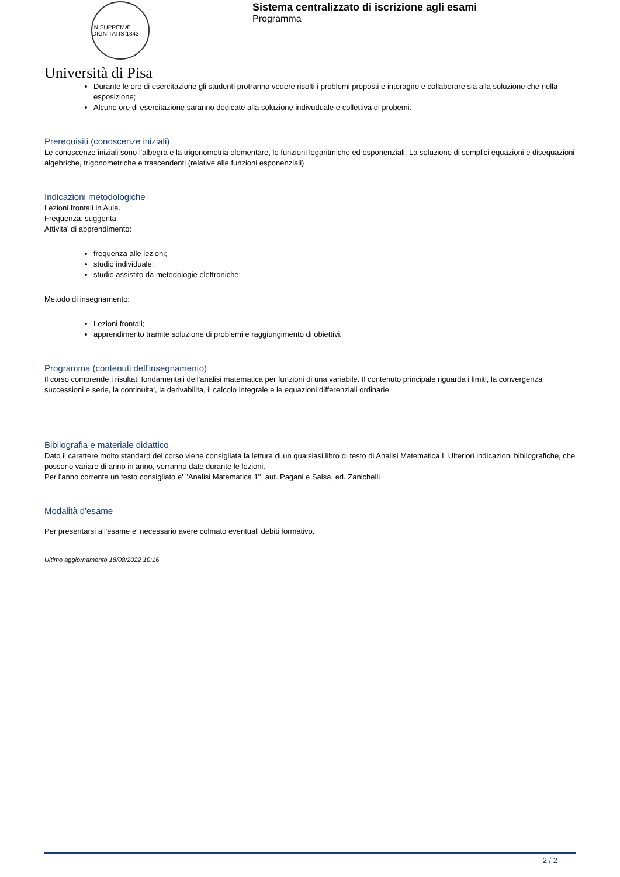IN SUPREMÆ DIGNITATIS 1343
Università di Pisa
Sistema centralizzato di iscrizione agli esami
Programma
Durante le ore di esercitazione gli studenti protranno vedere risolti i problemi proposti e interagire e collaborare sia alla soluzione che nella esposizione;
Alcune ore di esercitazione saranno dedicate alla soluzione indivuduale e collettiva di probemi.
Prerequisiti (conoscenze iniziali)
Le conoscenze iniziali sono l'albegra e la trigonometria elementare, le funzioni logaritmiche ed esponenziali; La soluzione di semplici equazioni e disequazioni algebriche, trigonometriche e trascendenti (relative alle funzioni esponenziali)
Indicazioni metodologiche
Lezioni frontali in Aula.
Frequenza: suggerita.
Attivita' di apprendimento:
frequenza alle lezioni;
studio individuale;
studio assistito da metodologie elettroniche;
Metodo di insegnamento:
Lezioni frontali;
apprendimento tramite soluzione di problemi e raggiungimento di obiettivi.
Programma (contenuti dell'insegnamento)
Il corso comprende i risultati fondamentali dell'analisi matematica per funzioni di una variabile. Il contenuto principale riguarda i limiti, la convergenza successioni e serie, la continuita', la derivabilita, il calcolo integrale e le equazioni differenziali ordinarie.
Bibliografia e materiale didattico
Dato il carattere molto standard del corso viene consigliata la lettura di un qualsiasi libro di testo di Analisi Matematica I. Ulteriori indicazioni bibliografiche, che possono variare di anno in anno, verranno date durante le lezioni.
Per l'anno corrente un testo consigliato e' "Analisi Matematica 1", aut. Pagani e Salsa, ed. Zanichelli
Modalità d'esame
Per presentarsi all'esame e' necessario avere colmato eventuali debiti formativo.
Ultimo aggiornamento 18/08/2022 10:16
2 / 2